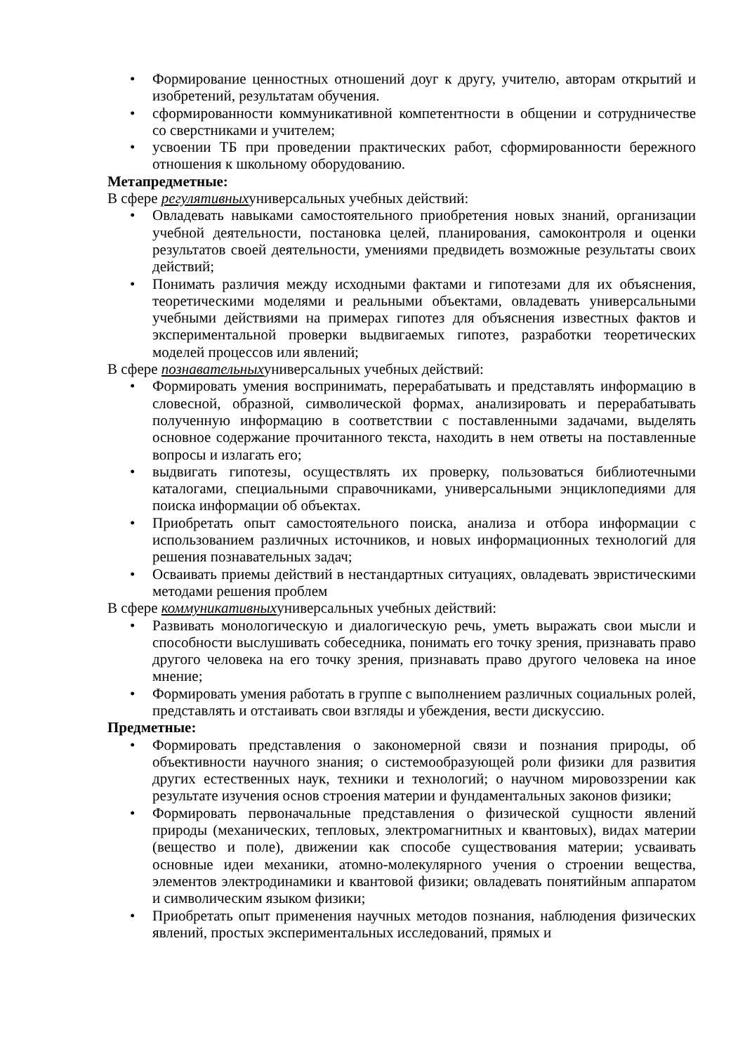• Формирование ценностных отношений доуг к другу, учителю, авторам открытий и изобретений, результатам обучения.
• сформированности коммуникативной компетентности в общении и сотрудничестве со сверстниками и учителем;
• усвоении ТБ при проведении практических работ, сформированности бережного отношения к школьному оборудованию.
Метапредметные:
В сфере регулятивныхуниверсальных учебных действий:
• Овладевать навыками самостоятельного приобретения новых знаний, организации учебной деятельности, постановка целей, планирования, самоконтроля и оценки результатов своей деятельности, умениями предвидеть возможные результаты своих действий;
• Понимать различия между исходными фактами и гипотезами для их объяснения, теоретическими моделями и реальными объектами, овладевать универсальными учебными действиями на примерах гипотез для объяснения известных фактов и экспериментальной проверки выдвигаемых гипотез, разработки теоретических моделей процессов или явлений;
В сфере познавательныхуниверсальных учебных действий:
• Формировать умения воспринимать, перерабатывать и представлять информацию в словесной, образной, символической формах, анализировать и перерабатывать полученную информацию в соответствии с поставленными задачами, выделять основное содержание прочитанного текста, находить в нем ответы на поставленные вопросы и излагать его;
• выдвигать гипотезы, осуществлять их проверку, пользоваться библиотечными каталогами, специальными справочниками, универсальными энциклопедиями для поиска информации об объектах.
• Приобретать опыт самостоятельного поиска, анализа и отбора информации с использованием различных источников, и новых информационных технологий для решения познавательных задач;
• Осваивать приемы действий в нестандартных ситуациях, овладевать эвристическими методами решения проблем
В сфере коммуникативныхуниверсальных учебных действий:
• Развивать монологическую и диалогическую речь, уметь выражать свои мысли и способности выслушивать собеседника, понимать его точку зрения, признавать право другого человека на его точку зрения, признавать право другого человека на иное мнение;
• Формировать умения работать в группе с выполнением различных социальных ролей, представлять и отстаивать свои взгляды и убеждения, вести дискуссию.
Предметные:
• Формировать представления о закономерной связи и познания природы, об объективности научного знания; о системообразующей роли физики для развития других естественных наук, техники и технологий; о научном мировоззрении как результате изучения основ строения материи и фундаментальных законов физики;
• Формировать первоначальные представления о физической сущности явлений природы (механических, тепловых, электромагнитных и квантовых), видах материи (вещество и поле), движении как способе существования материи; усваивать основные идеи механики, атомно-молекулярного учения о строении вещества, элементов электродинамики и квантовой физики; овладевать понятийным аппаратом и символическим языком физики;
• Приобретать опыт применения научных методов познания, наблюдения физических явлений, простых экспериментальных исследований, прямых и